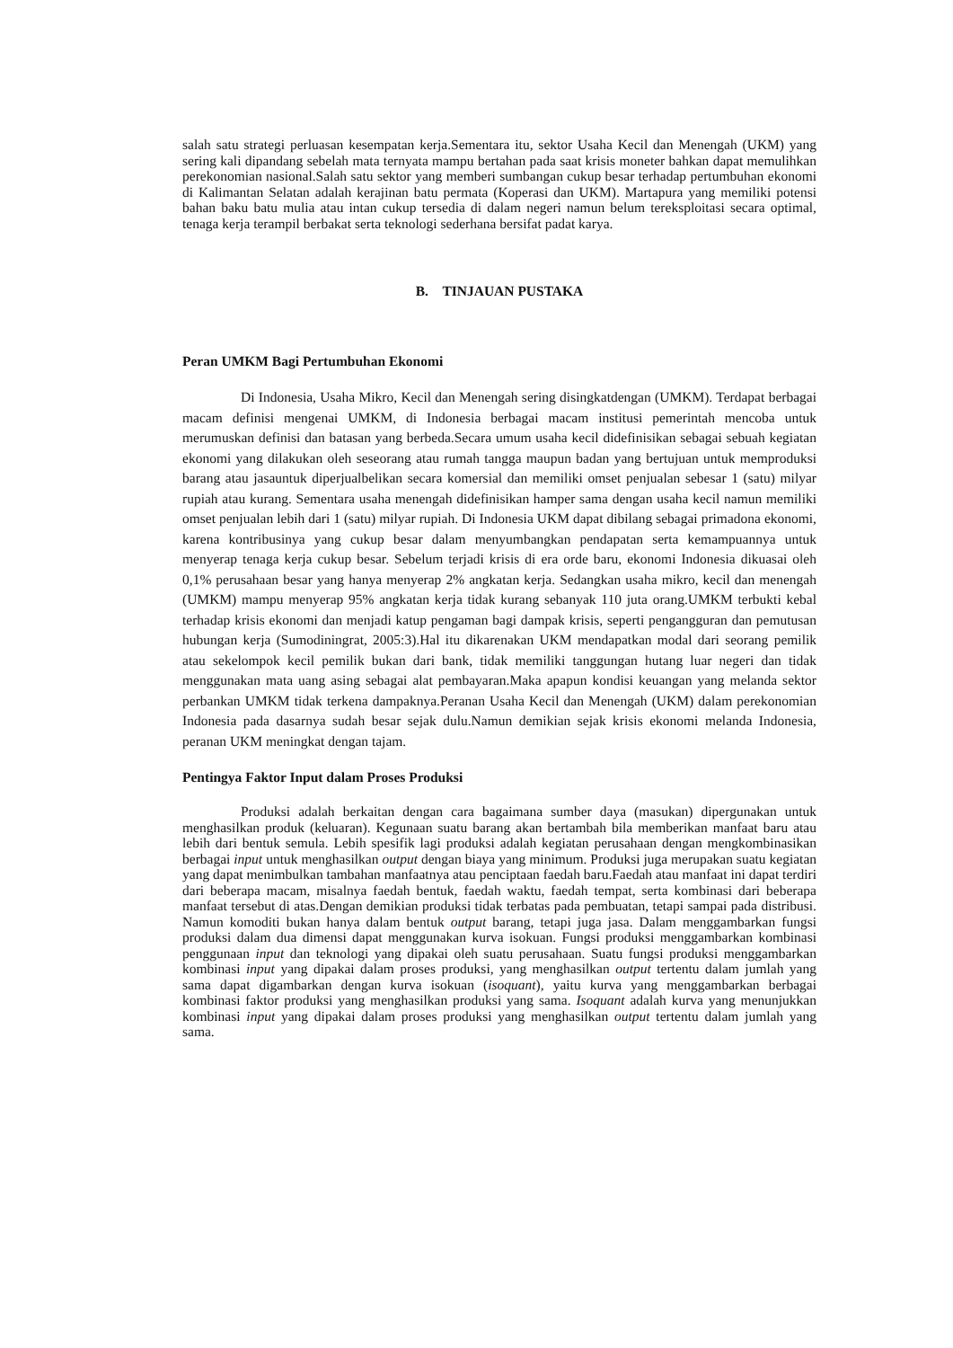salah satu strategi perluasan kesempatan kerja.Sementara itu, sektor Usaha Kecil dan Menengah (UKM) yang sering kali dipandang sebelah mata ternyata mampu bertahan pada saat krisis moneter bahkan dapat memulihkan perekonomian nasional.Salah satu sektor yang memberi sumbangan cukup besar terhadap pertumbuhan ekonomi di Kalimantan Selatan adalah kerajinan batu permata (Koperasi dan UKM). Martapura yang memiliki potensi bahan baku batu mulia atau intan cukup tersedia di dalam negeri namun belum tereksploitasi secara optimal, tenaga kerja terampil berbakat serta teknologi sederhana bersifat padat karya.
B. TINJAUAN PUSTAKA
Peran UMKM Bagi Pertumbuhan Ekonomi
Di Indonesia, Usaha Mikro, Kecil dan Menengah sering disingkatdengan (UMKM). Terdapat berbagai macam definisi mengenai UMKM, di Indonesia berbagai macam institusi pemerintah mencoba untuk merumuskan definisi dan batasan yang berbeda.Secara umum usaha kecil didefinisikan sebagai sebuah kegiatan ekonomi yang dilakukan oleh seseorang atau rumah tangga maupun badan yang bertujuan untuk memproduksi barang atau jasauntuk diperjualbelikan secara komersial dan memiliki omset penjualan sebesar 1 (satu) milyar rupiah atau kurang. Sementara usaha menengah didefinisikan hamper sama dengan usaha kecil namun memiliki omset penjualan lebih dari 1 (satu) milyar rupiah. Di Indonesia UKM dapat dibilang sebagai primadona ekonomi, karena kontribusinya yang cukup besar dalam menyumbangkan pendapatan serta kemampuannya untuk menyerap tenaga kerja cukup besar. Sebelum terjadi krisis di era orde baru, ekonomi Indonesia dikuasai oleh 0,1% perusahaan besar yang hanya menyerap 2% angkatan kerja. Sedangkan usaha mikro, kecil dan menengah (UMKM) mampu menyerap 95% angkatan kerja tidak kurang sebanyak 110 juta orang.UMKM terbukti kebal terhadap krisis ekonomi dan menjadi katup pengaman bagi dampak krisis, seperti pengangguran dan pemutusan hubungan kerja (Sumodiningrat, 2005:3).Hal itu dikarenakan UKM mendapatkan modal dari seorang pemilik atau sekelompok kecil pemilik bukan dari bank, tidak memiliki tanggungan hutang luar negeri dan tidak menggunakan mata uang asing sebagai alat pembayaran.Maka apapun kondisi keuangan yang melanda sektor perbankan UMKM tidak terkena dampaknya.Peranan Usaha Kecil dan Menengah (UKM) dalam perekonomian Indonesia pada dasarnya sudah besar sejak dulu.Namun demikian sejak krisis ekonomi melanda Indonesia, peranan UKM meningkat dengan tajam.
Pentingya Faktor Input dalam Proses Produksi
Produksi adalah berkaitan dengan cara bagaimana sumber daya (masukan) dipergunakan untuk menghasilkan produk (keluaran). Kegunaan suatu barang akan bertambah bila memberikan manfaat baru atau lebih dari bentuk semula. Lebih spesifik lagi produksi adalah kegiatan perusahaan dengan mengkombinasikan berbagai input untuk menghasilkan output dengan biaya yang minimum. Produksi juga merupakan suatu kegiatan yang dapat menimbulkan tambahan manfaatnya atau penciptaan faedah baru.Faedah atau manfaat ini dapat terdiri dari beberapa macam, misalnya faedah bentuk, faedah waktu, faedah tempat, serta kombinasi dari beberapa manfaat tersebut di atas.Dengan demikian produksi tidak terbatas pada pembuatan, tetapi sampai pada distribusi. Namun komoditi bukan hanya dalam bentuk output barang, tetapi juga jasa. Dalam menggambarkan fungsi produksi dalam dua dimensi dapat menggunakan kurva isokuan. Fungsi produksi menggambarkan kombinasi penggunaan input dan teknologi yang dipakai oleh suatu perusahaan. Suatu fungsi produksi menggambarkan kombinasi input yang dipakai dalam proses produksi, yang menghasilkan output tertentu dalam jumlah yang sama dapat digambarkan dengan kurva isokuan (isoquant), yaitu kurva yang menggambarkan berbagai kombinasi faktor produksi yang menghasilkan produksi yang sama. Isoquant adalah kurva yang menunjukkan kombinasi input yang dipakai dalam proses produksi yang menghasilkan output tertentu dalam jumlah yang sama.